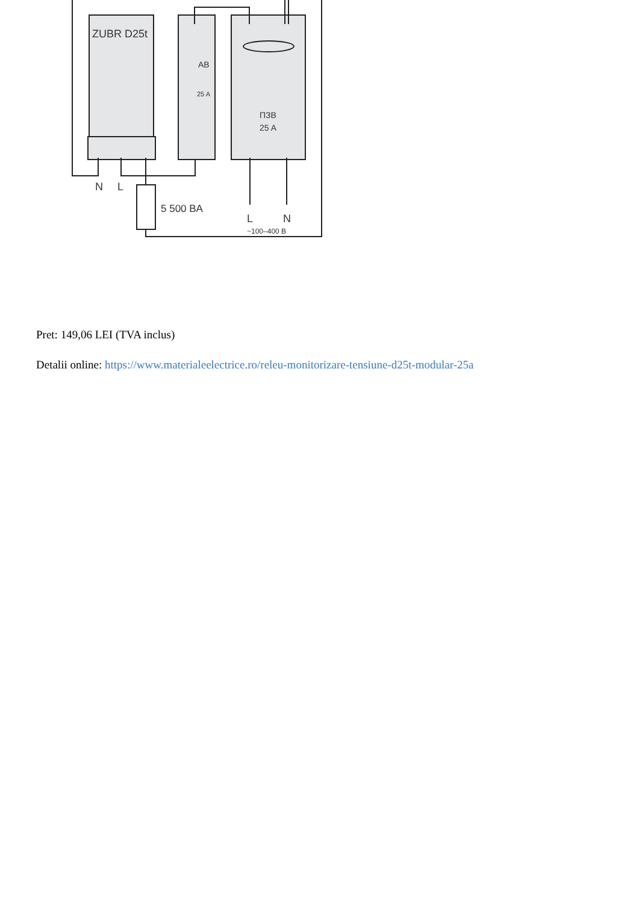ZUBR D25t
AB
25 A
ПЗВ
25 A
N
L
5 500 BA
L
N
~100–400 В
Pret: 149,06 LEI (TVA inclus)
Detalii online: https://www.materialeelectrice.ro/releu-monitorizare-tensiune-d25t-modular-25a